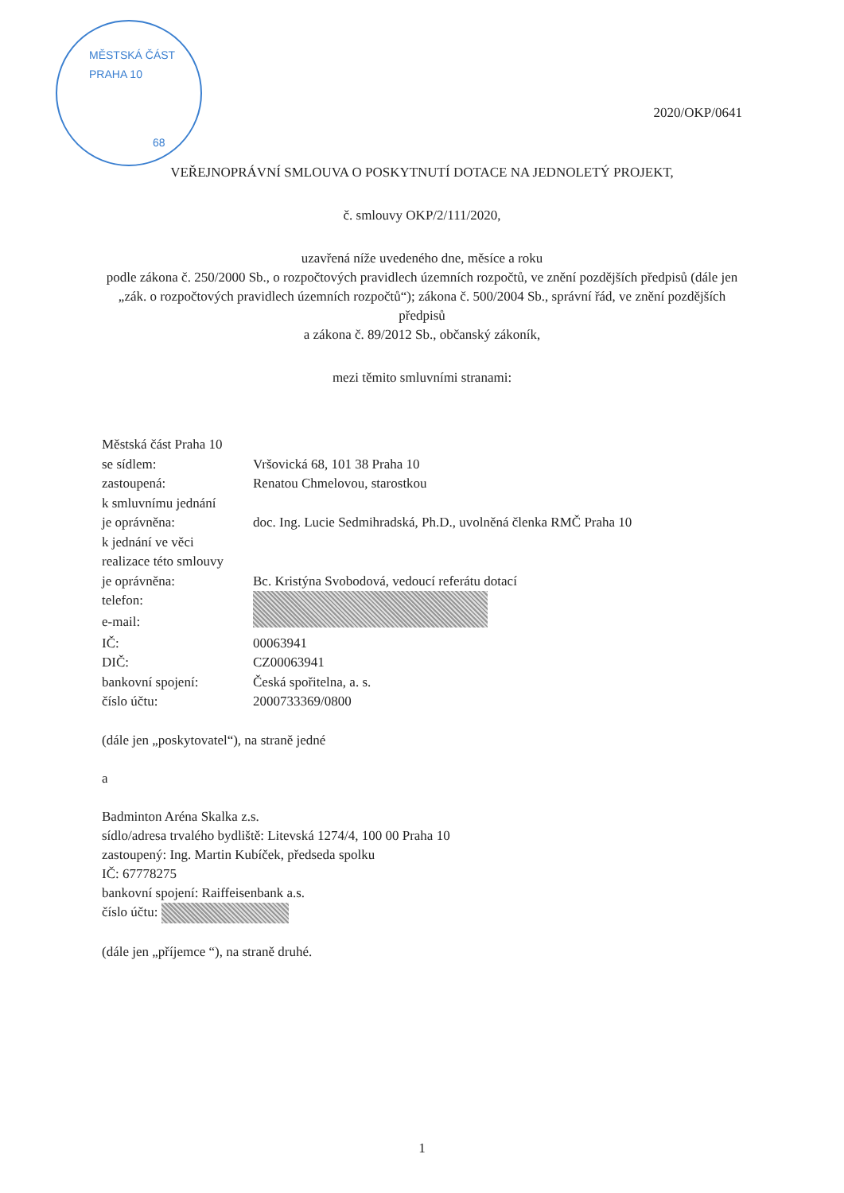MĚSTSKÁ ČÁST PRAHA 10
68
2020/OKP/0641
VEŘEJNOPRÁVNÍ SMLOUVA O POSKYTNUTÍ DOTACE NA JEDNOLETÝ PROJEKT,
č. smlouvy OKP/2/111/2020,
uzavřená níže uvedeného dne, měsíce a roku
podle zákona č. 250/2000 Sb., o rozpočtových pravidlech územních rozpočtů, ve znění pozdějších předpisů (dále jen „zák. o rozpočtových pravidlech územních rozpočtů“); zákona č. 500/2004 Sb., správní řád, ve znění pozdějších předpisů
a zákona č. 89/2012 Sb., občanský zákoník,
mezi těmito smluvními stranami:
| Městská část Praha 10 | |
| se sídlem: | Vršovická 68, 101 38 Praha 10 |
| zastoupená: | Renatou Chmelovou, starostkou |
| k smluvnímu jednání | |
| je oprávněna: | doc. Ing. Lucie Sedmihradská, Ph.D., uvolněná členka RMČ Praha 10 |
| k jednání ve věci | |
| realizace této smlouvy | |
| je oprávněna: | Bc. Kristýna Svobodová, vedoucí referátu dotací |
| telefon: | |
| e-mail: | |
| IČ: | 00063941 |
| DIČ: | CZ00063941 |
| bankovní spojení: | Česká spořitelna, a. s. |
| číslo účtu: | 2000733369/0800 |
(dále jen „poskytovatel“), na straně jedné
a
Badminton Aréna Skalka z.s.
sídlo/adresa trvalého bydliště: Litevská 1274/4, 100 00 Praha 10
zastoupený: Ing. Martin Kubíček, předseda spolku
IČ: 67778275
bankovní spojení: Raiffeisenbank a.s.
číslo účtu:
(dále jen „příjemce “), na straně druhé.
1